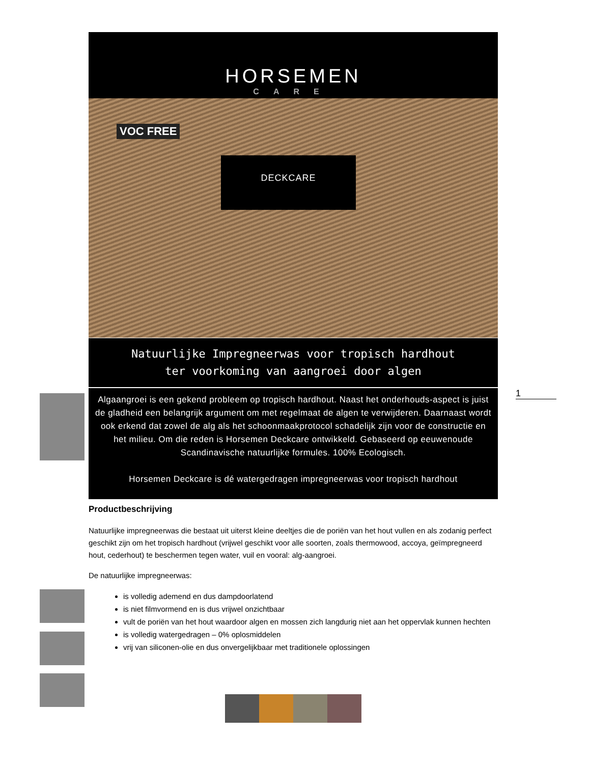1
HORSEMEN
CARE
VOC FREE
DECKCARE
Natuurlijke Impregneerwas voor tropisch hardhout
ter voorkoming van aangroei door algen
Algaangroei is een gekend probleem op tropisch hardhout. Naast het onderhouds-aspect is juist de gladheid een belangrijk argument om met regelmaat de algen te verwijderen. Daarnaast wordt ook erkend dat zowel de alg als het schoonmaakprotocol schadelijk zijn voor de constructie en het milieu. Om die reden is Horsemen Deckcare ontwikkeld. Gebaseerd op eeuwenoude Scandinavische natuurlijke formules. 100% Ecologisch.
Horsemen Deckcare is dé watergedragen impregneerwas voor tropisch hardhout
Productbeschrijving
Natuurlijke impregneerwas die bestaat uit uiterst kleine deeltjes die de poriën van het hout vullen en als zodanig perfect geschikt zijn om het tropisch hardhout (vrijwel geschikt voor alle soorten, zoals thermowood, accoya, geïmpregneerd hout, cederhout) te beschermen tegen water, vuil en vooral: alg-aangroei.
De natuurlijke impregneerwas:
is volledig ademend en dus dampdoorlatend
is niet filmvormend en is dus vrijwel onzichtbaar
vult de poriën van het hout waardoor algen en mossen zich langdurig niet aan het oppervlak kunnen hechten
is volledig watergedragen – 0% oplosmiddelen
vrij van siliconen-olie en dus onvergelijkbaar met traditionele oplossingen